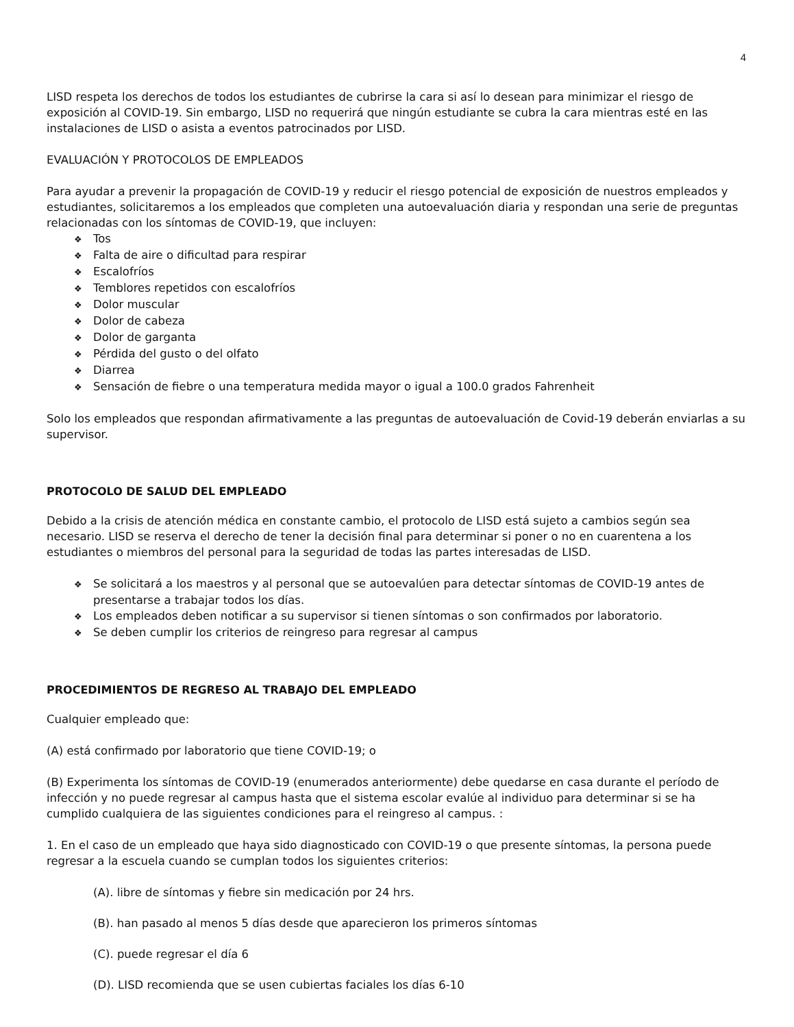4
LISD respeta los derechos de todos los estudiantes de cubrirse la cara si así lo desean para minimizar el riesgo de exposición al COVID-19. Sin embargo, LISD no requerirá que ningún estudiante se cubra la cara mientras esté en las instalaciones de LISD o asista a eventos patrocinados por LISD.
EVALUACIÓN Y PROTOCOLOS DE EMPLEADOS
Para ayudar a prevenir la propagación de COVID-19 y reducir el riesgo potencial de exposición de nuestros empleados y estudiantes, solicitaremos a los empleados que completen una autoevaluación diaria y respondan una serie de preguntas relacionadas con los síntomas de COVID-19, que incluyen:
❖ Tos
❖ Falta de aire o dificultad para respirar
❖ Escalofríos
❖ Temblores repetidos con escalofríos
❖ Dolor muscular
❖ Dolor de cabeza
❖ Dolor de garganta
❖ Pérdida del gusto o del olfato
❖ Diarrea
❖ Sensación de fiebre o una temperatura medida mayor o igual a 100.0 grados Fahrenheit
Solo los empleados que respondan afirmativamente a las preguntas de autoevaluación de Covid-19 deberán enviarlas a su supervisor.
PROTOCOLO DE SALUD DEL EMPLEADO
Debido a la crisis de atención médica en constante cambio, el protocolo de LISD está sujeto a cambios según sea necesario. LISD se reserva el derecho de tener la decisión final para determinar si poner o no en cuarentena a los estudiantes o miembros del personal para la seguridad de todas las partes interesadas de LISD.
❖ Se solicitará a los maestros y al personal que se autoevalúen para detectar síntomas de COVID-19 antes de presentarse a trabajar todos los días.
❖ Los empleados deben notificar a su supervisor si tienen síntomas o son confirmados por laboratorio.
❖ Se deben cumplir los criterios de reingreso para regresar al campus
PROCEDIMIENTOS DE REGRESO AL TRABAJO DEL EMPLEADO
Cualquier empleado que:
(A) está confirmado por laboratorio que tiene COVID-19; o
(B) Experimenta los síntomas de COVID-19 (enumerados anteriormente) debe quedarse en casa durante el período de infección y no puede regresar al campus hasta que el sistema escolar evalúe al individuo para determinar si se ha cumplido cualquiera de las siguientes condiciones para el reingreso al campus. :
1. En el caso de un empleado que haya sido diagnosticado con COVID-19 o que presente síntomas, la persona puede regresar a la escuela cuando se cumplan todos los siguientes criterios:
(A). libre de síntomas y fiebre sin medicación por 24 hrs.
(B). han pasado al menos 5 días desde que aparecieron los primeros síntomas
(C). puede regresar el día 6
(D). LISD recomienda que se usen cubiertas faciales los días 6-10